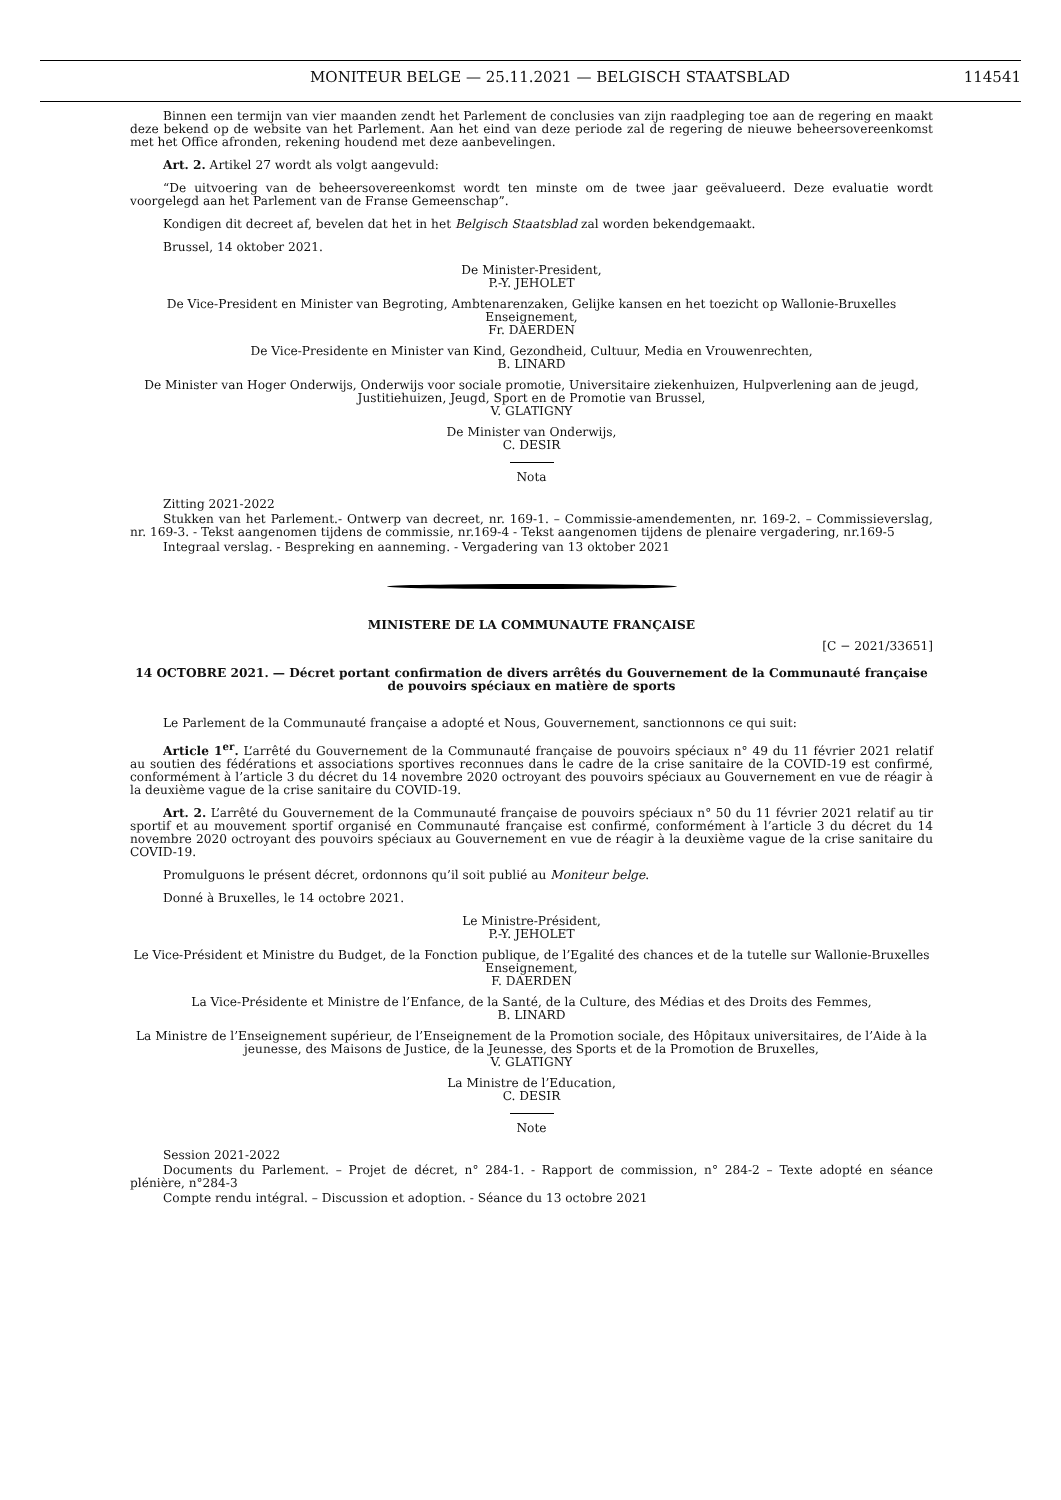MONITEUR BELGE — 25.11.2021 — BELGISCH STAATSBLAD 114541
Binnen een termijn van vier maanden zendt het Parlement de conclusies van zijn raadpleging toe aan de regering en maakt deze bekend op de website van het Parlement. Aan het eind van deze periode zal de regering de nieuwe beheersovereenkomst met het Office afronden, rekening houdend met deze aanbevelingen.
Art. 2. Artikel 27 wordt als volgt aangevuld:
“De uitvoering van de beheersovereenkomst wordt ten minste om de twee jaar geëvalueerd. Deze evaluatie wordt voorgelegd aan het Parlement van de Franse Gemeenschap”.
Kondigen dit decreet af, bevelen dat het in het Belgisch Staatsblad zal worden bekendgemaakt.
Brussel, 14 oktober 2021.
De Minister-President,
P.-Y. JEHOLET
De Vice-President en Minister van Begroting, Ambtenarenzaken, Gelijke kansen en het toezicht op Wallonie-Bruxelles Enseignement,
Fr. DAERDEN
De Vice-Presidente en Minister van Kind, Gezondheid, Cultuur, Media en Vrouwenrechten,
B. LINARD
De Minister van Hoger Onderwijs, Onderwijs voor sociale promotie, Universitaire ziekenhuizen, Hulpverlening aan de jeugd, Justitiehuizen, Jeugd, Sport en de Promotie van Brussel,
V. GLATIGNY
De Minister van Onderwijs,
C. DESIR
Nota
Zitting 2021-2022
Stukken van het Parlement.- Ontwerp van decreet, nr. 169-1. – Commissie-amendementen, nr. 169-2. – Commissieverslag, nr. 169-3. - Tekst aangenomen tijdens de commissie, nr.169-4 - Tekst aangenomen tijdens de plenaire vergadering, nr.169-5
Integraal verslag. - Bespreking en aanneming. - Vergadering van 13 oktober 2021
MINISTERE DE LA COMMUNAUTE FRANÇAISE
[C − 2021/33651]
14 OCTOBRE 2021. — Décret portant confirmation de divers arrêtés du Gouvernement de la Communauté française de pouvoirs spéciaux en matière de sports
Le Parlement de la Communauté française a adopté et Nous, Gouvernement, sanctionnons ce qui suit:
Article 1<sup>er</sup>. L’arrêté du Gouvernement de la Communauté française de pouvoirs spéciaux n° 49 du 11 février 2021 relatif au soutien des fédérations et associations sportives reconnues dans le cadre de la crise sanitaire de la COVID-19 est confirmé, conformément à l’article 3 du décret du 14 novembre 2020 octroyant des pouvoirs spéciaux au Gouvernement en vue de réagir à la deuxième vague de la crise sanitaire du COVID-19.
Art. 2. L’arrêté du Gouvernement de la Communauté française de pouvoirs spéciaux n° 50 du 11 février 2021 relatif au tir sportif et au mouvement sportif organisé en Communauté française est confirmé, conformément à l’article 3 du décret du 14 novembre 2020 octroyant des pouvoirs spéciaux au Gouvernement en vue de réagir à la deuxième vague de la crise sanitaire du COVID-19.
Promulguons le présent décret, ordonnons qu’il soit publié au Moniteur belge.
Donné à Bruxelles, le 14 octobre 2021.
Le Ministre-Président,
P.-Y. JEHOLET
Le Vice-Président et Ministre du Budget, de la Fonction publique, de l’Egalité des chances et de la tutelle sur Wallonie-Bruxelles Enseignement,
F. DAERDEN
La Vice-Présidente et Ministre de l’Enfance, de la Santé, de la Culture, des Médias et des Droits des Femmes,
B. LINARD
La Ministre de l’Enseignement supérieur, de l’Enseignement de la Promotion sociale, des Hôpitaux universitaires, de l’Aide à la jeunesse, des Maisons de Justice, de la Jeunesse, des Sports et de la Promotion de Bruxelles,
V. GLATIGNY
La Ministre de l’Education,
C. DESIR
Note
Session 2021-2022
Documents du Parlement. – Projet de décret, n° 284-1. - Rapport de commission, n° 284-2 – Texte adopté en séance plénière, n°284-3
Compte rendu intégral. – Discussion et adoption. - Séance du 13 octobre 2021